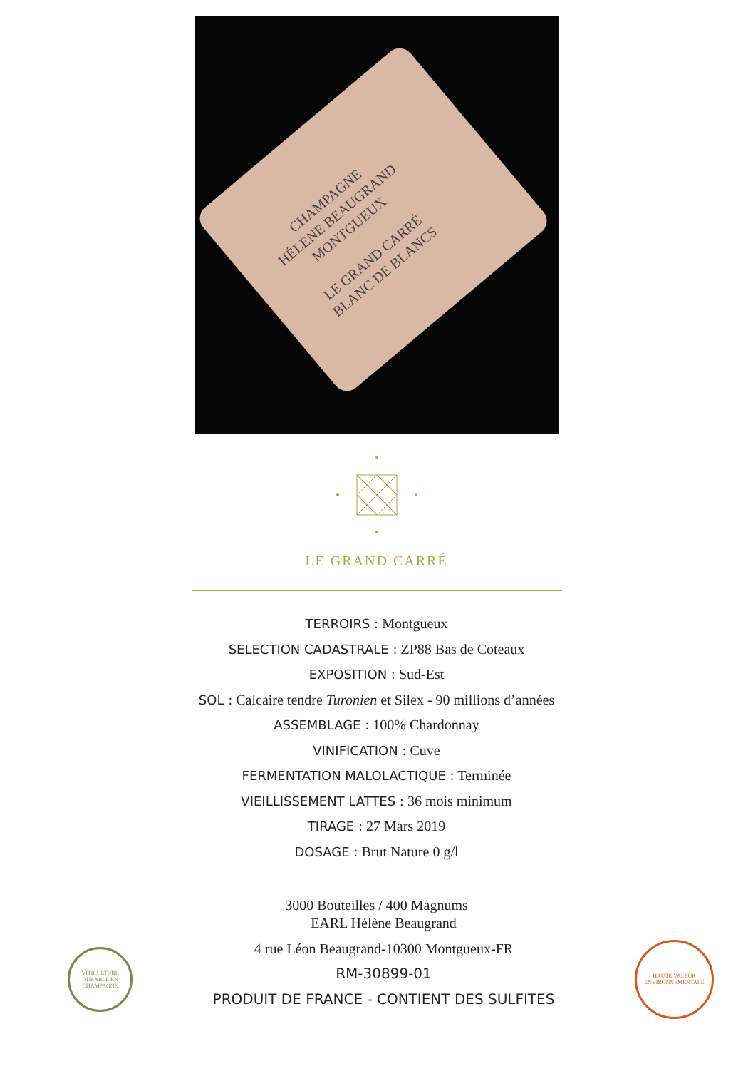CHAMPAGNE
HÉLÈNE BEAUGRAND
MONTGUEUX
LE GRAND CARRÉ
BLANC DE BLANCS
LE GRAND CARRÉ
TERROIRS : Montgueux
SELECTION CADASTRALE : ZP88 Bas de Coteaux
EXPOSITION : Sud-Est
SOL : Calcaire tendre Turonien et Silex - 90 millions d’années
ASSEMBLAGE : 100% Chardonnay
VINIFICATION : Cuve
FERMENTATION MALOLACTIQUE : Terminée
VIEILLISSEMENT LATTES : 36 mois minimum
TIRAGE : 27 Mars 2019
DOSAGE : Brut Nature 0 g/l
3000 Bouteilles / 400 Magnums
VITICULTURE DURABLE EN CHAMPAGNE
EARL Hélène Beaugrand
4 rue Léon Beaugrand-10300 Montgueux-FR
RM-30899-01
PRODUIT DE FRANCE - CONTIENT DES SULFITES
HAUTE VALEUR ENVIRONNEMENTALE